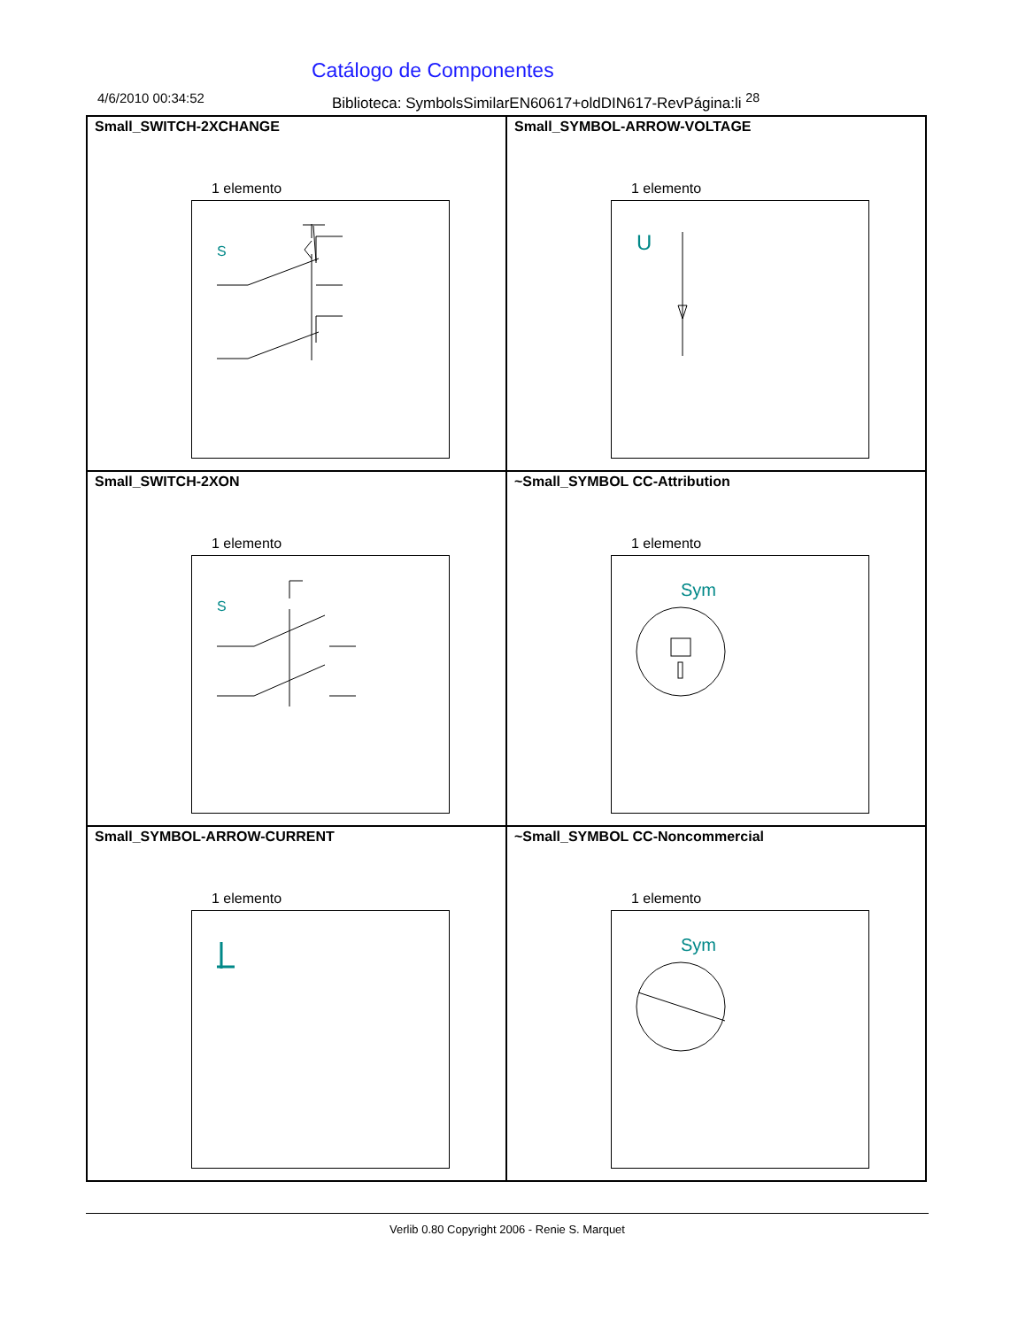Catálogo de Componentes
4/6/2010 00:34:52 Biblioteca: SymbolsSimilarEN60617+oldDIN617-RevPágina:li <sup>28</sup>
Small_SWITCH-2XCHANGE
1 elemento
S
Small_SYMBOL-ARROW-VOLTAGE
1 elemento
U
Small_SWITCH-2XON
1 elemento
S
~Small_SYMBOL CC-Attribution
1 elemento
Sym
Small_SYMBOL-ARROW-CURRENT
1 elemento
~Small_SYMBOL CC-Noncommercial
1 elemento
Sym
Verlib 0.80 Copyright 2006 - Renie S. Marquet